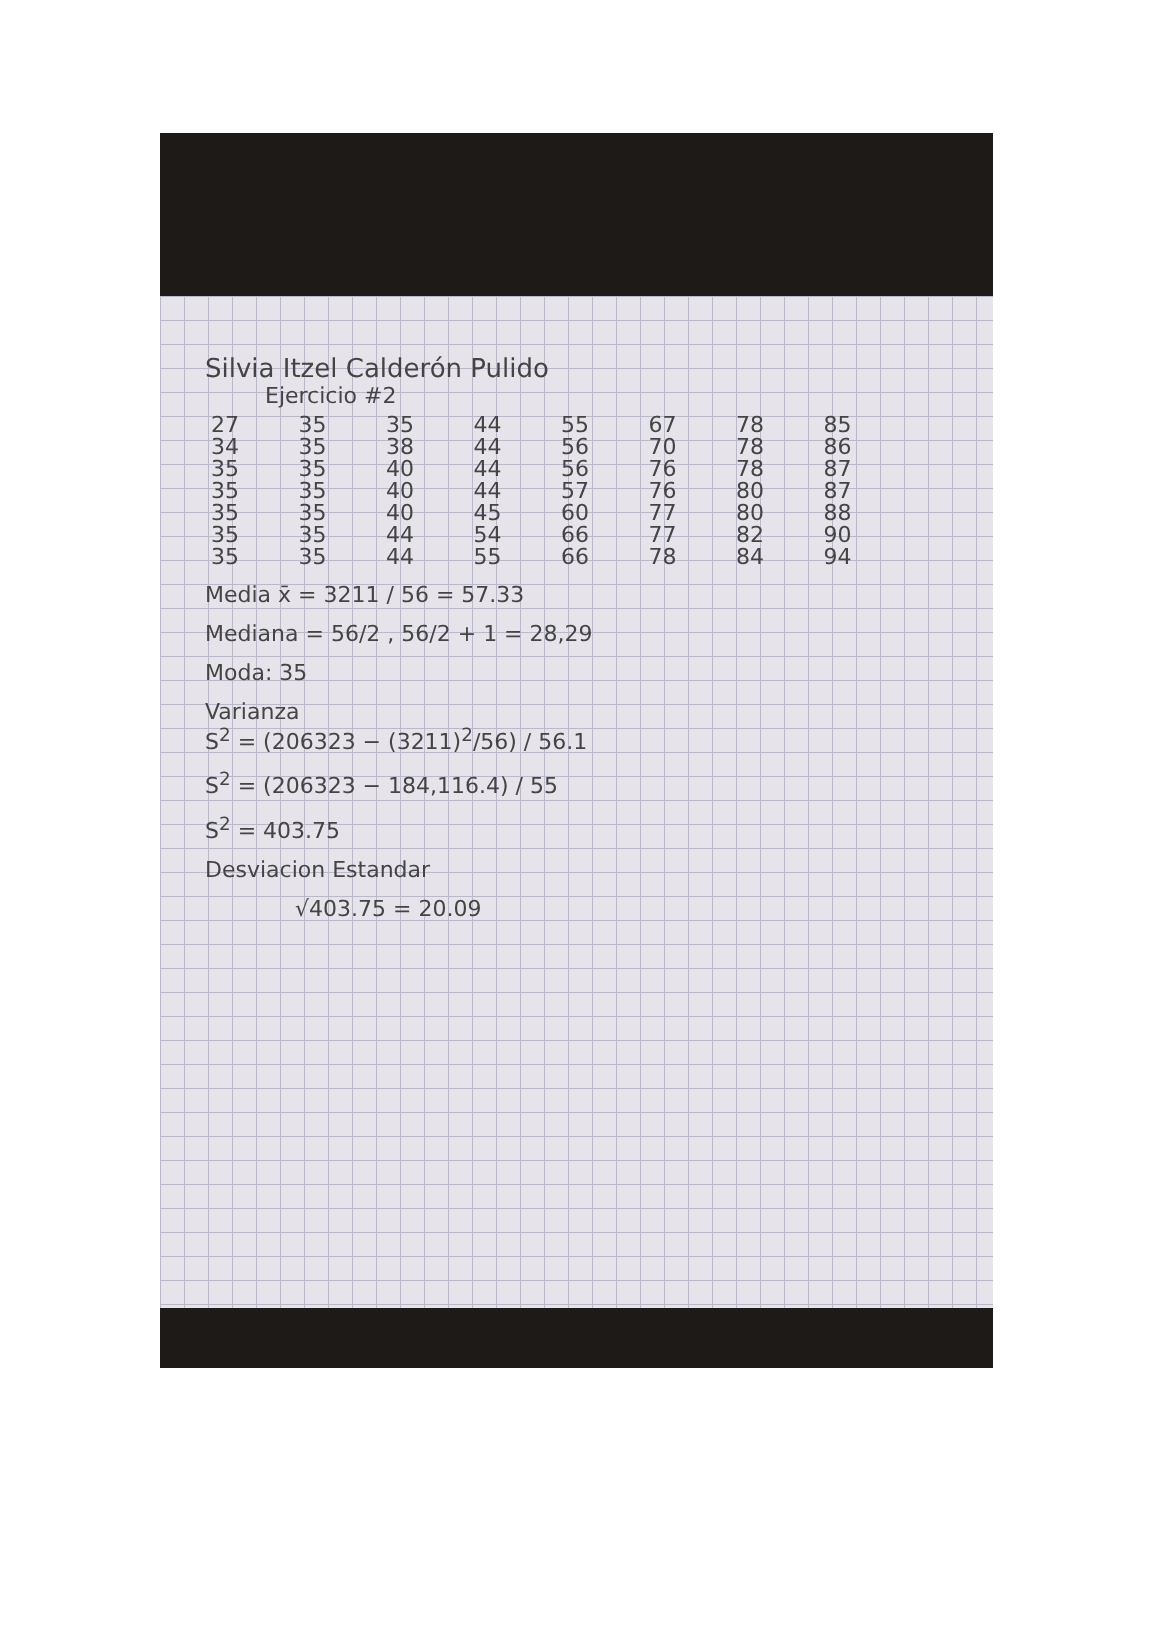Silvia Itzel Calderón Pulido
Ejercicio #2
| 27 | 35 | 35 | 44 | 55 | 67 | 78 | 85 |
| 34 | 35 | 38 | 44 | 56 | 70 | 78 | 86 |
| 35 | 35 | 40 | 44 | 56 | 76 | 78 | 87 |
| 35 | 35 | 40 | 44 | 57 | 76 | 80 | 87 |
| 35 | 35 | 40 | 45 | 60 | 77 | 80 | 88 |
| 35 | 35 | 44 | 54 | 66 | 77 | 82 | 90 |
| 35 | 35 | 44 | 55 | 66 | 78 | 84 | 94 |
Media x̄ = 3211 / 56 = 57.33
Mediana = 56/2 , 56/2 + 1 = 28,29
Moda: 35
Varianza
S<sup>2</sup> = (206323 − (3211)<sup>2</sup>/56) / 56.1
S<sup>2</sup> = (206323 − 184,116.4) / 55
S<sup>2</sup> = 403.75
Desviacion Estandar
√403.75 = 20.09